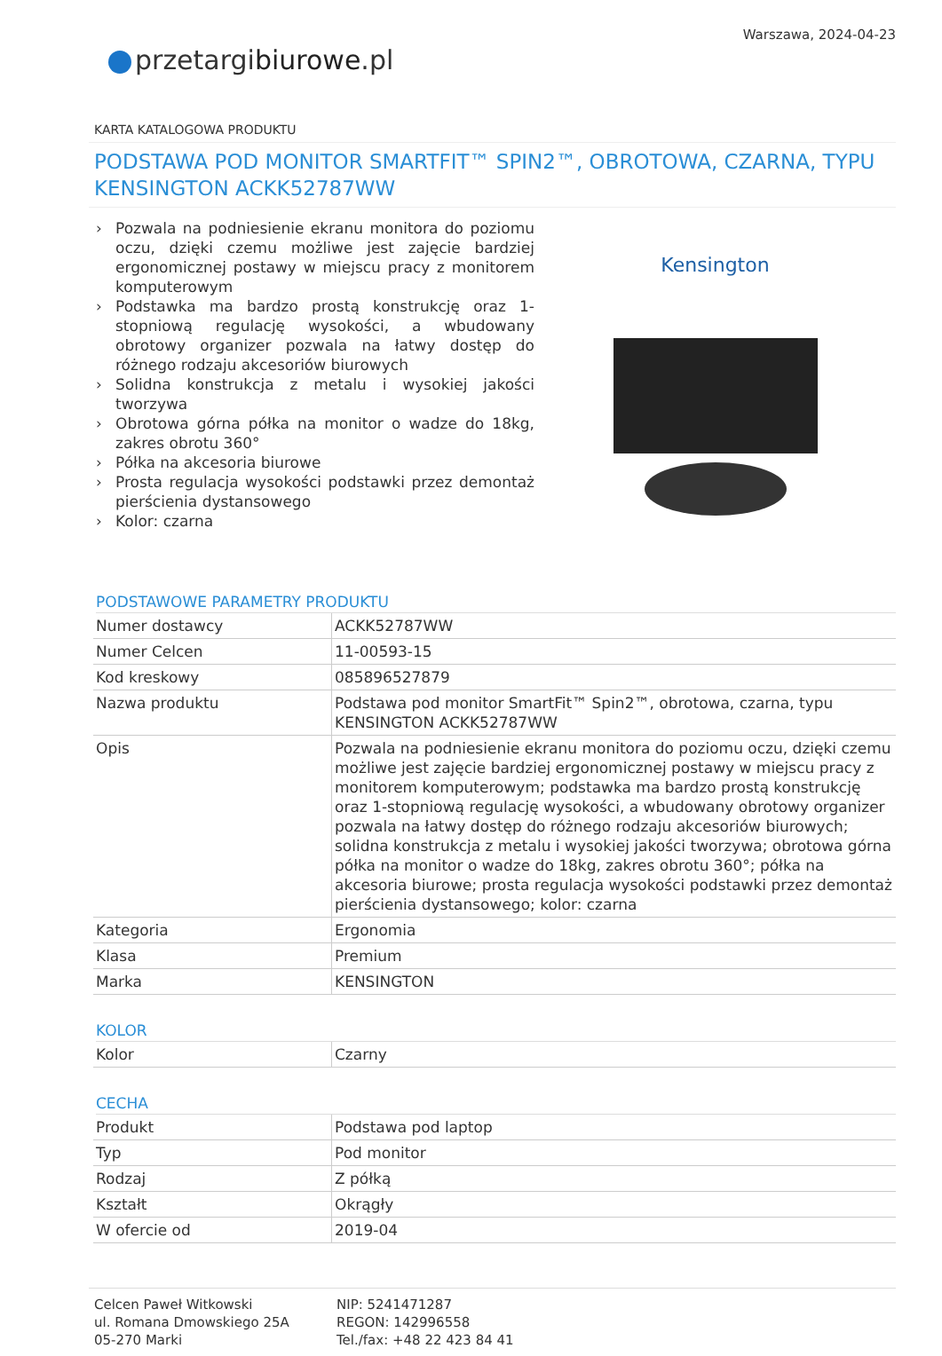przetargibiurowe.pl
Warszawa, 2024-04-23
KARTA KATALOGOWA PRODUKTU
PODSTAWA POD MONITOR SMARTFIT™ SPIN2™, OBROTOWA, CZARNA, TYPU KENSINGTON ACKK52787WW
› Pozwala na podniesienie ekranu monitora do poziomu oczu, dzięki czemu możliwe jest zajęcie bardziej ergonomicznej postawy w miejscu pracy z monitorem komputerowym
› Podstawka ma bardzo prostą konstrukcję oraz 1-stopniową regulację wysokości, a wbudowany obrotowy organizer pozwala na łatwy dostęp do różnego rodzaju akcesoriów biurowych
› Solidna konstrukcja z metalu i wysokiej jakości tworzywa
› Obrotowa górna półka na monitor o wadze do 18kg, zakres obrotu 360°
› Półka na akcesoria biurowe
› Prosta regulacja wysokości podstawki przez demontaż pierścienia dystansowego
› Kolor: czarna
Kensington
PODSTAWOWE PARAMETRY PRODUKTU
| Numer dostawcy | ACKK52787WW |
| Numer Celcen | 11-00593-15 |
| Kod kreskowy | 085896527879 |
| Nazwa produktu | Podstawa pod monitor SmartFit™ Spin2™, obrotowa, czarna, typu KENSINGTON ACKK52787WW |
| Opis | Pozwala na podniesienie ekranu monitora do poziomu oczu, dzięki czemu możliwe jest zajęcie bardziej ergonomicznej postawy w miejscu pracy z monitorem komputerowym; podstawka ma bardzo prostą konstrukcję oraz 1-stopniową regulację wysokości, a wbudowany obrotowy organizer pozwala na łatwy dostęp do różnego rodzaju akcesoriów biurowych; solidna konstrukcja z metalu i wysokiej jakości tworzywa; obrotowa górna półka na monitor o wadze do 18kg, zakres obrotu 360°; półka na akcesoria biurowe; prosta regulacja wysokości podstawki przez demontaż pierścienia dystansowego; kolor: czarna |
| Kategoria | Ergonomia |
| Klasa | Premium |
| Marka | KENSINGTON |
KOLOR
| Kolor | Czarny |
CECHA
| Produkt | Podstawa pod laptop |
| Typ | Pod monitor |
| Rodzaj | Z półką |
| Kształt | Okrągły |
| W ofercie od | 2019-04 |
Celcen Paweł Witkowski
ul. Romana Dmowskiego 25A
05-270 Marki
NIP: 5241471287
REGON: 142996558
Tel./fax: +48 22 423 84 41